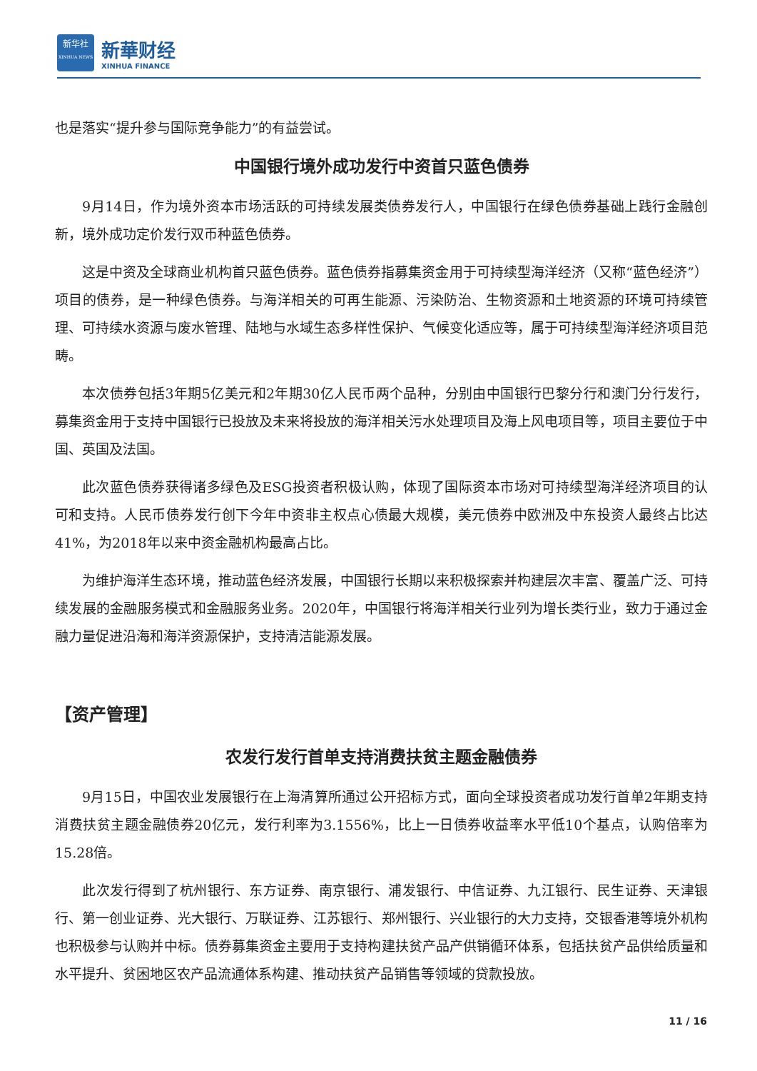新华社
XINHUA NEWS
新華财经
XINHUA FINANCE
也是落实“提升参与国际竞争能力”的有益尝试。
中国银行境外成功发行中资首只蓝色债券
9月14日，作为境外资本市场活跃的可持续发展类债券发行人，中国银行在绿色债券基础上践行金融创新，境外成功定价发行双币种蓝色债券。
这是中资及全球商业机构首只蓝色债券。蓝色债券指募集资金用于可持续型海洋经济（又称“蓝色经济”）项目的债券，是一种绿色债券。与海洋相关的可再生能源、污染防治、生物资源和土地资源的环境可持续管理、可持续水资源与废水管理、陆地与水域生态多样性保护、气候变化适应等，属于可持续型海洋经济项目范畴。
本次债券包括3年期5亿美元和2年期30亿人民币两个品种，分别由中国银行巴黎分行和澳门分行发行，募集资金用于支持中国银行已投放及未来将投放的海洋相关污水处理项目及海上风电项目等，项目主要位于中国、英国及法国。
此次蓝色债券获得诸多绿色及ESG投资者积极认购，体现了国际资本市场对可持续型海洋经济项目的认可和支持。人民币债券发行创下今年中资非主权点心债最大规模，美元债券中欧洲及中东投资人最终占比达41%，为2018年以来中资金融机构最高占比。
为维护海洋生态环境，推动蓝色经济发展，中国银行长期以来积极探索并构建层次丰富、覆盖广泛、可持续发展的金融服务模式和金融服务业务。2020年，中国银行将海洋相关行业列为增长类行业，致力于通过金融力量促进沿海和海洋资源保护，支持清洁能源发展。
【资产管理】
农发行发行首单支持消费扶贫主题金融债券
9月15日，中国农业发展银行在上海清算所通过公开招标方式，面向全球投资者成功发行首单2年期支持消费扶贫主题金融债券20亿元，发行利率为3.1556%，比上一日债券收益率水平低10个基点，认购倍率为15.28倍。
此次发行得到了杭州银行、东方证券、南京银行、浦发银行、中信证券、九江银行、民生证券、天津银行、第一创业证券、光大银行、万联证券、江苏银行、郑州银行、兴业银行的大力支持，交银香港等境外机构也积极参与认购并中标。债券募集资金主要用于支持构建扶贫产品产供销循环体系，包括扶贫产品供给质量和水平提升、贫困地区农产品流通体系构建、推动扶贫产品销售等领域的贷款投放。
11 / 16